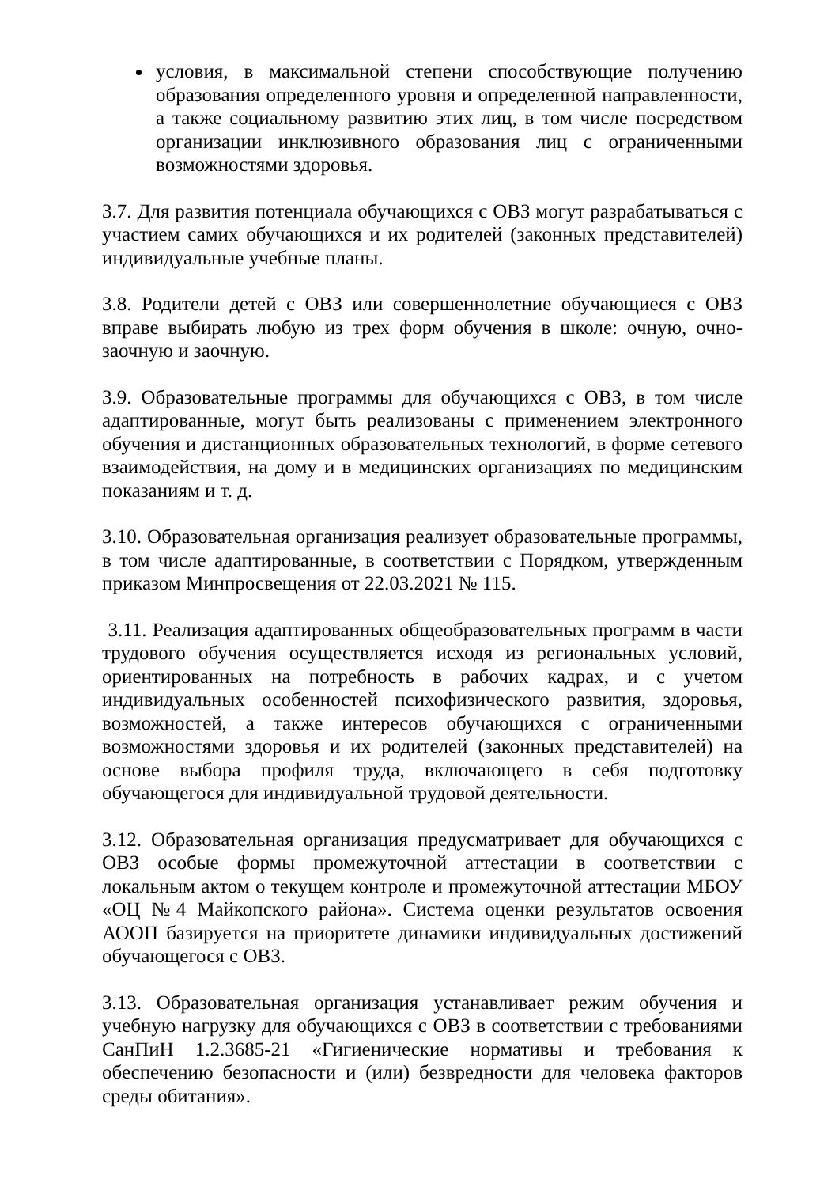условия, в максимальной степени способствующие получению образования определенного уровня и определенной направленности, а также социальному развитию этих лиц, в том числе посредством организации инклюзивного образования лиц с ограниченными возможностями здоровья.
3.7. Для развития потенциала обучающихся с ОВЗ могут разрабатываться с участием самих обучающихся и их родителей (законных представителей) индивидуальные учебные планы.
3.8. Родители детей с ОВЗ или совершеннолетние обучающиеся с ОВЗ вправе выбирать любую из трех форм обучения в школе: очную, очно-заочную и заочную.
3.9. Образовательные программы для обучающихся с ОВЗ, в том числе адаптированные, могут быть реализованы с применением электронного обучения и дистанционных образовательных технологий, в форме сетевого взаимодействия, на дому и в медицинских организациях по медицинским показаниям и т. д.
3.10. Образовательная организация реализует образовательные программы, в том числе адаптированные, в соответствии с Порядком, утвержденным приказом Минпросвещения от 22.03.2021 № 115.
3.11. Реализация адаптированных общеобразовательных программ в части трудового обучения осуществляется исходя из региональных условий, ориентированных на потребность в рабочих кадрах, и с учетом индивидуальных особенностей психофизического развития, здоровья, возможностей, а также интересов обучающихся с ограниченными возможностями здоровья и их родителей (законных представителей) на основе выбора профиля труда, включающего в себя подготовку обучающегося для индивидуальной трудовой деятельности.
3.12. Образовательная организация предусматривает для обучающихся с ОВЗ особые формы промежуточной аттестации в соответствии с локальным актом о текущем контроле и промежуточной аттестации МБОУ «ОЦ №4 Майкопского района». Система оценки результатов освоения АООП базируется на приоритете динамики индивидуальных достижений обучающегося с ОВЗ.
3.13. Образовательная организация устанавливает режим обучения и учебную нагрузку для обучающихся с ОВЗ в соответствии с требованиями СанПиН 1.2.3685-21 «Гигиенические нормативы и требования к обеспечению безопасности и (или) безвредности для человека факторов среды обитания».